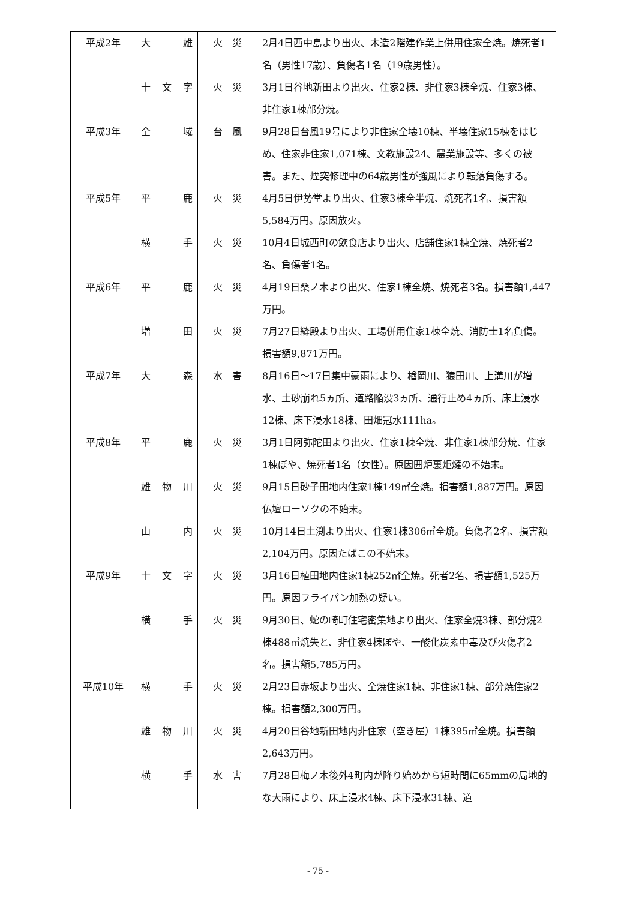| 平成2年 | 大 雄 | 火 災 | 2月4日西中島より出火、木造2階建作業上併用住家全焼。焼死者1名（男性17歳）、負傷者1名（19歳男性）。 |
| | 十文字 | 火 災 | 3月1日谷地新田より出火、住家2棟、非住家3棟全焼、住家3棟、非住家1棟部分焼。 |
| 平成3年 | 全 域 | 台 風 | 9月28日台風19号により非住家全壊10棟、半壊住家15棟をはじめ、住家非住家1,071棟、文教施設24、農業施設等、多くの被害。また、煙突修理中の64歳男性が強風により転落負傷する。 |
| 平成5年 | 平 鹿 | 火 災 | 4月5日伊勢堂より出火、住家3棟全半焼、焼死者1名、損害額5,584万円。原因放火。 |
| | 横 手 | 火 災 | 10月4日城西町の飲食店より出火、店舗住家1棟全焼、焼死者2名、負傷者1名。 |
| 平成6年 | 平 鹿 | 火 災 | 4月19日桑ノ木より出火、住家1棟全焼、焼死者3名。損害額1,447万円。 |
| | 増 田 | 火 災 | 7月27日縫殿より出火、工場併用住家1棟全焼、消防士1名負傷。損害額9,871万円。 |
| 平成7年 | 大 森 | 水 害 | 8月16日～17日集中豪雨により、楢岡川、猿田川、上溝川が増水、土砂崩れ5ヵ所、道路陥没3ヵ所、通行止め4ヵ所、床上浸水12棟、床下浸水18棟、田畑冠水111ha。 |
| 平成8年 | 平 鹿 | 火 災 | 3月1日阿弥陀田より出火、住家1棟全焼、非住家1棟部分焼、住家1棟ぼや、焼死者1名（女性）。原因囲炉裏炬燵の不始末。 |
| | 雄物川 | 火 災 | 9月15日砂子田地内住家1棟149㎡全焼。損害額1,887万円。原因仏壇ローソクの不始末。 |
| | 山 内 | 火 災 | 10月14日土渕より出火、住家1棟306㎡全焼。負傷者2名、損害額2,104万円。原因たばこの不始末。 |
| 平成9年 | 十文字 | 火 災 | 3月16日植田地内住家1棟252㎡全焼。死者2名、損害額1,525万円。原因フライパン加熱の疑い。 |
| | 横 手 | 火 災 | 9月30日、蛇の崎町住宅密集地より出火、住家全焼3棟、部分焼2棟488㎡焼失と、非住家4棟ぼや、一酸化炭素中毒及び火傷者2名。損害額5,785万円。 |
| 平成10年 | 横 手 | 火 災 | 2月23日赤坂より出火、全焼住家1棟、非住家1棟、部分焼住家2棟。損害額2,300万円。 |
| | 雄物川 | 火 災 | 4月20日谷地新田地内非住家（空き屋）1棟395㎡全焼。損害額2,643万円。 |
| | 横 手 | 水 害 | 7月28日梅ノ木後外4町内が降り始めから短時間に65mmの局地的な大雨により、床上浸水4棟、床下浸水31棟、道 |
- 75 -